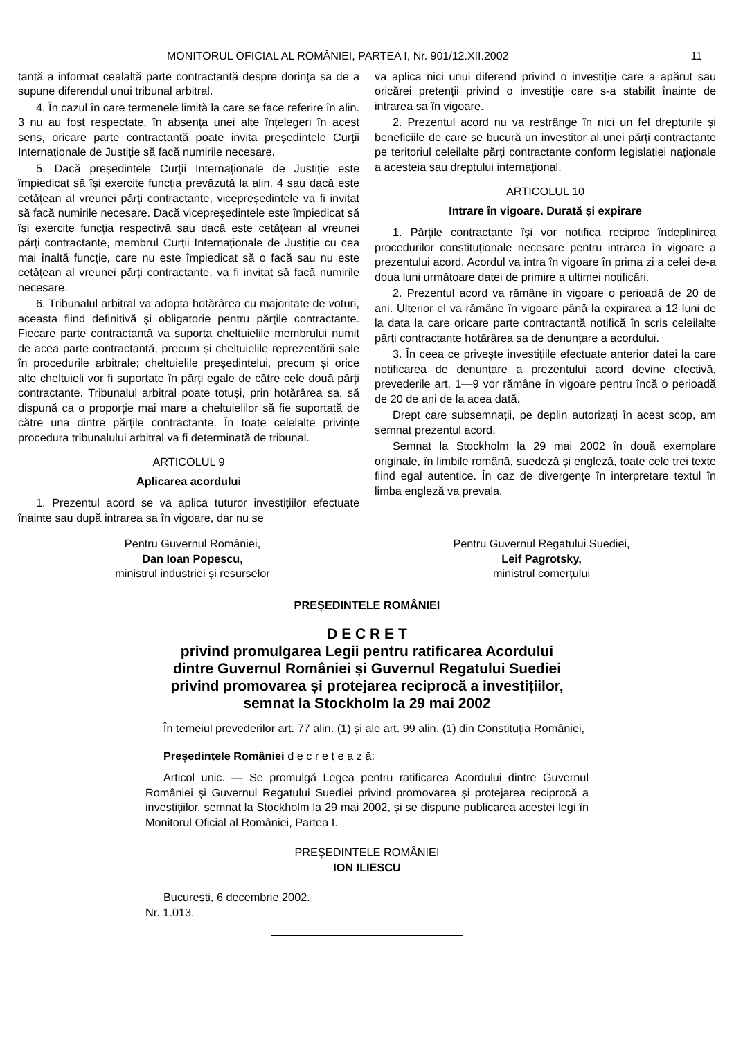MONITORUL OFICIAL AL ROMÂNIEI, PARTEA I, Nr. 901/12.XII.2002 11
tantă a informat cealaltă parte contractantă despre dorința sa de a supune diferendul unui tribunal arbitral.
4. În cazul în care termenele limită la care se face referire în alin. 3 nu au fost respectate, în absența unei alte înțelegeri în acest sens, oricare parte contractantă poate invita președintele Curții Internaționale de Justiție să facă numirile necesare.
5. Dacă președintele Curții Internaționale de Justiție este împiedicat să își exercite funcția prevăzută la alin. 4 sau dacă este cetățean al vreunei părți contractante, vicepreședintele va fi invitat să facă numirile necesare. Dacă vicepreședintele este împiedicat să își exercite funcția respectivă sau dacă este cetățean al vreunei părți contractante, membrul Curții Internaționale de Justiție cu cea mai înaltă funcție, care nu este împiedicat să o facă sau nu este cetățean al vreunei părți contractante, va fi invitat să facă numirile necesare.
6. Tribunalul arbitral va adopta hotărârea cu majoritate de voturi, aceasta fiind definitivă și obligatorie pentru părțile contractante. Fiecare parte contractantă va suporta cheltuielile membrului numit de acea parte contractantă, precum și cheltuielile reprezentării sale în procedurile arbitrale; cheltuielile președintelui, precum și orice alte cheltuieli vor fi suportate în părți egale de către cele două părți contractante. Tribunalul arbitral poate totuși, prin hotărârea sa, să dispună ca o proporție mai mare a cheltuielilor să fie suportată de către una dintre părțile contractante. În toate celelalte privințe procedura tribunalului arbitral va fi determinată de tribunal.
ARTICOLUL 9
Aplicarea acordului
1. Prezentul acord se va aplica tuturor investițiilor efectuate înainte sau după intrarea sa în vigoare, dar nu se
va aplica nici unui diferend privind o investiție care a apărut sau oricărei pretenții privind o investiție care s-a stabilit înainte de intrarea sa în vigoare.
2. Prezentul acord nu va restrânge în nici un fel drepturile și beneficiile de care se bucură un investitor al unei părți contractante pe teritoriul celeilalte părți contractante conform legislației naționale a acesteia sau dreptului internațional.
ARTICOLUL 10
Intrare în vigoare. Durată și expirare
1. Părțile contractante își vor notifica reciproc îndeplinirea procedurilor constituționale necesare pentru intrarea în vigoare a prezentului acord. Acordul va intra în vigoare în prima zi a celei de-a doua luni următoare datei de primire a ultimei notificări.
2. Prezentul acord va rămâne în vigoare o perioadă de 20 de ani. Ulterior el va rămâne în vigoare până la expirarea a 12 luni de la data la care oricare parte contractantă notifică în scris celeilalte părți contractante hotărârea sa de denunțare a acordului.
3. În ceea ce privește investițiile efectuate anterior datei la care notificarea de denunțare a prezentului acord devine efectivă, prevederile art. 1—9 vor rămâne în vigoare pentru încă o perioadă de 20 de ani de la acea dată.
Drept care subsemnații, pe deplin autorizați în acest scop, am semnat prezentul acord.
Semnat la Stockholm la 29 mai 2002 în două exemplare originale, în limbile română, suedeză și engleză, toate cele trei texte fiind egal autentice. În caz de divergențe în interpretare textul în limba engleză va prevala.
Pentru Guvernul României,
Dan Ioan Popescu,
ministrul industriei și resurselor
Pentru Guvernul Regatului Suediei,
Leif Pagrotsky,
ministrul comerțului
PREȘEDINTELE ROMÂNIEI
D E C R E T
privind promulgarea Legii pentru ratificarea Acordului
dintre Guvernul României și Guvernul Regatului Suediei
privind promovarea și protejarea reciprocă a investițiilor,
semnat la Stockholm la 29 mai 2002
În temeiul prevederilor art. 77 alin. (1) și ale art. 99 alin. (1) din Constituția României,
Președintele României d e c r e t e a z ă:
Articol unic. — Se promulgă Legea pentru ratificarea Acordului dintre Guvernul României și Guvernul Regatului Suediei privind promovarea și protejarea reciprocă a investițiilor, semnat la Stockholm la 29 mai 2002, și se dispune publicarea acestei legi în Monitorul Oficial al României, Partea I.
PREȘEDINTELE ROMÂNIEI
ION ILIESCU
București, 6 decembrie 2002.
Nr. 1.013.